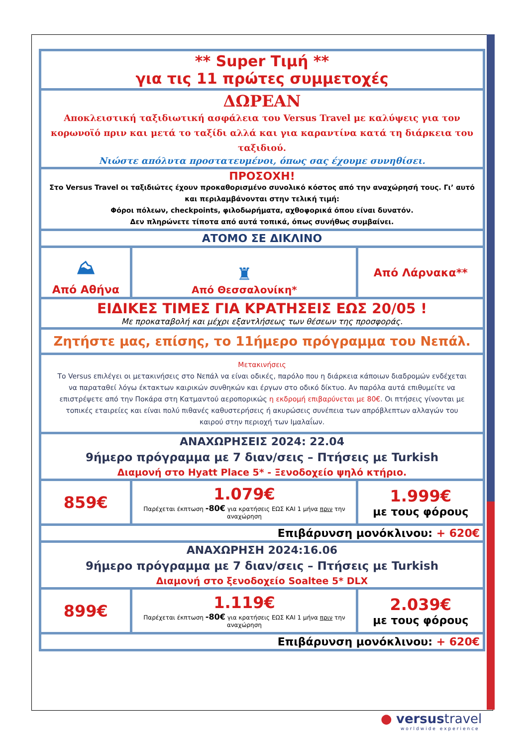| ** Super Τιμή ** για τις 11 πρώτες συμμετοχές | | |
| ΔΩΡΕΑΝ Αποκλειστική ταξιδιωτική ασφάλεια του Versus Travel με καλύψεις για τον κορωνοϊό πριν και μετά το ταξίδι αλλά και για καραντίνα κατά τη διάρκεια του ταξιδιού. Νιώστε απόλυτα προστατευμένοι, όπως σας έχουμε συνηθίσει. | | |
| ΠΡΟΣΟΧΗ! Στο Versus Travel οι ταξιδιώτες έχουν προκαθορισμένο συνολικό κόστος από την αναχώρησή τους. Γι’ αυτό και περιλαμβάνονται στην τελική τιμή: Φόροι πόλεων, checkpoints, φιλοδωρήματα, αχθοφορικά όπου είναι δυνατόν. Δεν πληρώνετε τίποτα από αυτά τοπικά, όπως συνήθως συμβαίνει. | | |
| ΑΤΟΜΟ ΣΕ ΔΙΚΛΙΝΟ | | |
| ⛰ Από Αθήνα | ♜ Από Θεσσαλονίκη* | Από Λάρνακα** |
| ΕΙΔΙΚΕΣ ΤΙΜΕΣ ΓΙΑ ΚΡΑΤΗΣΕΙΣ ΕΩΣ 20/05 ! Με προκαταβολή και μέχρι εξαντλήσεως των θέσεων της προσφοράς. | | |
| Ζητήστε μας, επίσης, το 11ήμερο πρόγραμμα του Νεπάλ. | | |
| Μετακινήσεις Το Versus επιλέγει οι μετακινήσεις στο Νεπάλ να είναι οδικές, παρόλο που η διάρκεια κάποιων διαδρομών ενδέχεται να παραταθεί λόγω έκτακτων καιρικών συνθηκών και έργων στο οδικό δίκτυο. Αν παρόλα αυτά επιθυμείτε να επιστρέψετε από την Ποκάρα στη Κατμαντού αεροπορικώς η εκδρομή επιβαρύνεται με 80€ . Οι πτήσεις γίνονται με τοπικές εταιρείες και είναι πολύ πιθανές καθυστερήσεις ή ακυρώσεις συνέπεια των απρόβλεπτων αλλαγών του καιρού στην περιοχή των Ιμαλαΐων. | | |
| ΑΝΑΧΩΡΗΣΕΙΣ 2024: 22.04 9ήμερο πρόγραμμα με 7 διαν/σεις – Πτήσεις με Turkish Διαμονή στο Hyatt Place 5* - Ξενοδοχείο ψηλό κτήριο. | | |
| 859€ | 1.079€ Παρέχεται έκπτωση -80€ για κρατήσεις ΕΩΣ ΚΑΙ 1 μήνα πριν την αναχώρηση | 1.999€ με τους φόρους |
| Επιβάρυνση μονόκλινου: + 620€ | | |
| ΑΝΑΧΩΡΗΣΗ 2024:16.06 9ήμερο πρόγραμμα με 7 διαν/σεις – Πτήσεις με Turkish Διαμονή στο ξενοδοχείο Soaltee 5* DLX | | |
| 899€ | 1.119€ Παρέχεται έκπτωση -80€ για κρατήσεις ΕΩΣ ΚΑΙ 1 μήνα πριν την αναχώρηση | 2.039€ με τους φόρους |
| Επιβάρυνση μονόκλινου: + 620€ | | |
● versustravel
worldwide experience